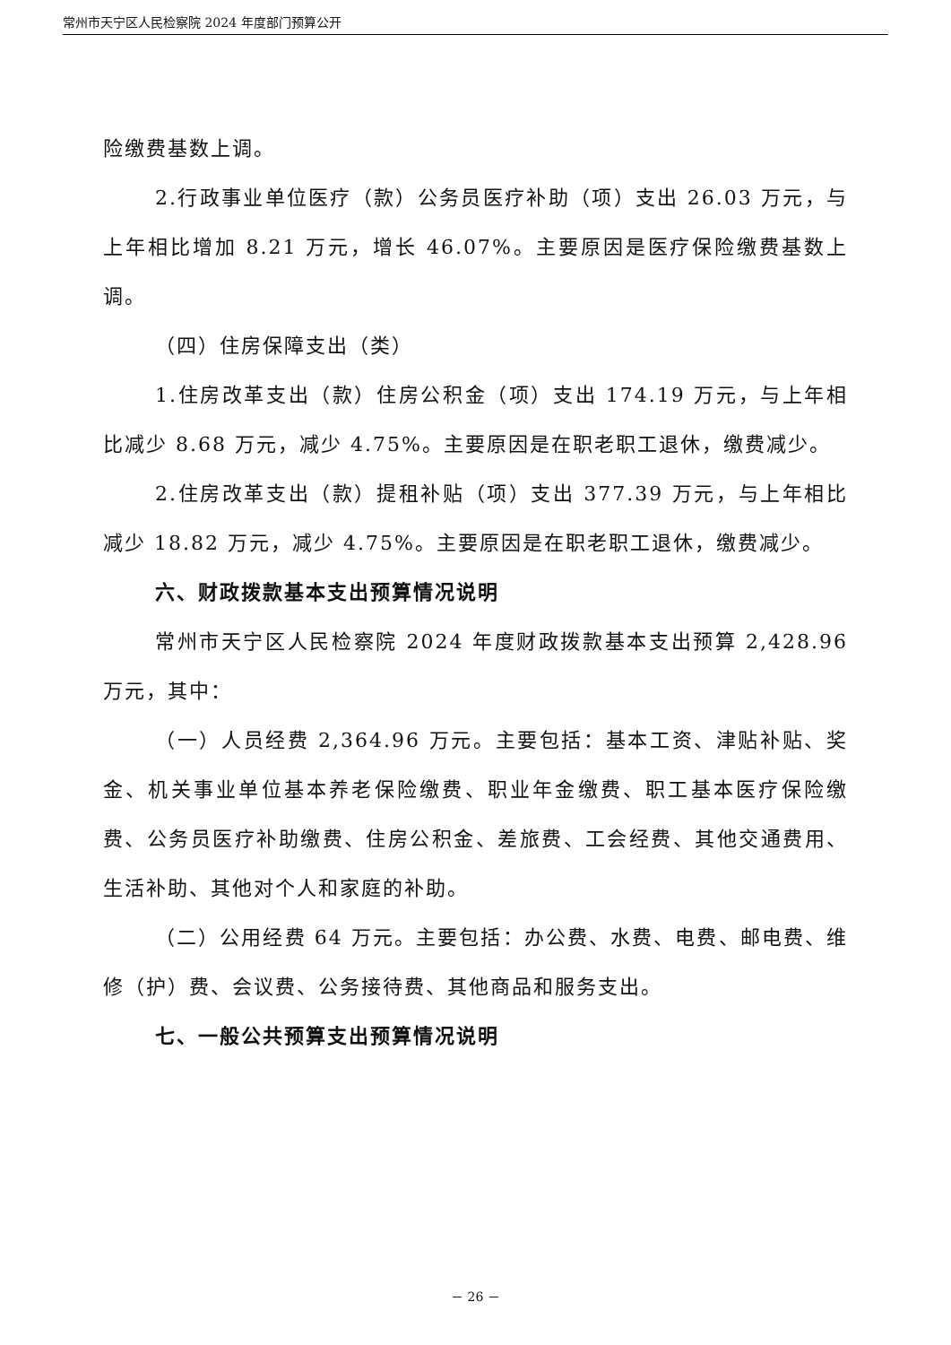常州市天宁区人民检察院 2024 年度部门预算公开
险缴费基数上调。
2.行政事业单位医疗（款）公务员医疗补助（项）支出 26.03 万元，与上年相比增加 8.21 万元，增长 46.07%。主要原因是医疗保险缴费基数上调。
（四）住房保障支出（类）
1.住房改革支出（款）住房公积金（项）支出 174.19 万元，与上年相比减少 8.68 万元，减少 4.75%。主要原因是在职老职工退休，缴费减少。
2.住房改革支出（款）提租补贴（项）支出 377.39 万元，与上年相比减少 18.82 万元，减少 4.75%。主要原因是在职老职工退休，缴费减少。
六、财政拨款基本支出预算情况说明
常州市天宁区人民检察院 2024 年度财政拨款基本支出预算 2,428.96 万元，其中：
（一）人员经费 2,364.96 万元。主要包括：基本工资、津贴补贴、奖金、机关事业单位基本养老保险缴费、职业年金缴费、职工基本医疗保险缴费、公务员医疗补助缴费、住房公积金、差旅费、工会经费、其他交通费用、生活补助、其他对个人和家庭的补助。
（二）公用经费 64 万元。主要包括：办公费、水费、电费、邮电费、维修（护）费、会议费、公务接待费、其他商品和服务支出。
七、一般公共预算支出预算情况说明
－ 26 －